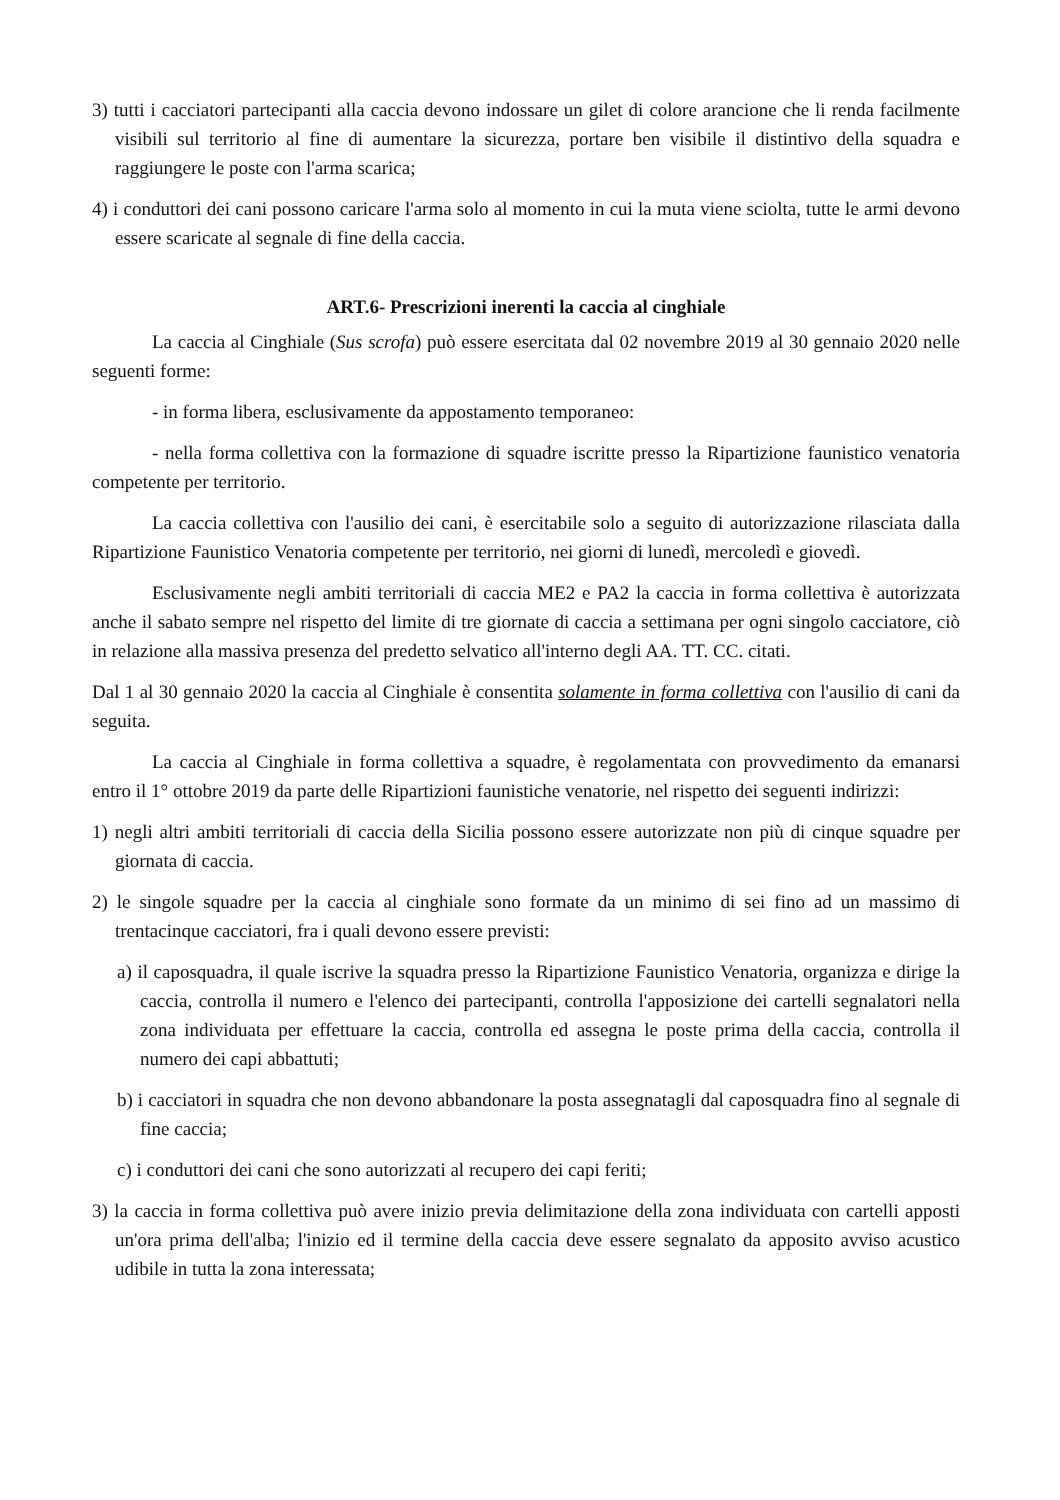3) tutti i cacciatori partecipanti alla caccia devono indossare un gilet di colore arancione che li renda facilmente visibili sul territorio al fine di aumentare la sicurezza, portare ben visibile il distintivo della squadra e raggiungere le poste con l'arma scarica;
4) i conduttori dei cani possono caricare l'arma solo al momento in cui la muta viene sciolta, tutte le armi devono essere scaricate al segnale di fine della caccia.
ART.6- Prescrizioni inerenti la caccia al cinghiale
La caccia al Cinghiale (Sus scrofa) può essere esercitata dal 02 novembre 2019 al 30 gennaio 2020 nelle seguenti forme:
- in forma libera, esclusivamente da appostamento temporaneo:
- nella forma collettiva con la formazione di squadre iscritte presso la Ripartizione faunistico venatoria competente per territorio.
La caccia collettiva con l'ausilio dei cani, è esercitabile solo a seguito di autorizzazione rilasciata dalla Ripartizione Faunistico Venatoria competente per territorio, nei giorni di lunedì, mercoledì e giovedì.
Esclusivamente negli ambiti territoriali di caccia ME2 e PA2 la caccia in forma collettiva è autorizzata anche il sabato sempre nel rispetto del limite di tre giornate di caccia a settimana per ogni singolo cacciatore, ciò in relazione alla massiva presenza del predetto selvatico all'interno degli AA. TT. CC. citati.
Dal 1 al 30 gennaio 2020 la caccia al Cinghiale è consentita solamente in forma collettiva con l'ausilio di cani da seguita.
La caccia al Cinghiale in forma collettiva a squadre, è regolamentata con provvedimento da emanarsi entro il 1° ottobre 2019 da parte delle Ripartizioni faunistiche venatorie, nel rispetto dei seguenti indirizzi:
1) negli altri ambiti territoriali di caccia della Sicilia possono essere autorizzate non più di cinque squadre per giornata di caccia.
2) le singole squadre per la caccia al cinghiale sono formate da un minimo di sei fino ad un massimo di trentacinque cacciatori, fra i quali devono essere previsti:
a) il caposquadra, il quale iscrive la squadra presso la Ripartizione Faunistico Venatoria, organizza e dirige la caccia, controlla il numero e l'elenco dei partecipanti, controlla l'apposizione dei cartelli segnalatori nella zona individuata per effettuare la caccia, controlla ed assegna le poste prima della caccia, controlla il numero dei capi abbattuti;
b) i cacciatori in squadra che non devono abbandonare la posta assegnatagli dal caposquadra fino al segnale di fine caccia;
c) i conduttori dei cani che sono autorizzati al recupero dei capi feriti;
3) la caccia in forma collettiva può avere inizio previa delimitazione della zona individuata con cartelli apposti un'ora prima dell'alba; l'inizio ed il termine della caccia deve essere segnalato da apposito avviso acustico udibile in tutta la zona interessata;